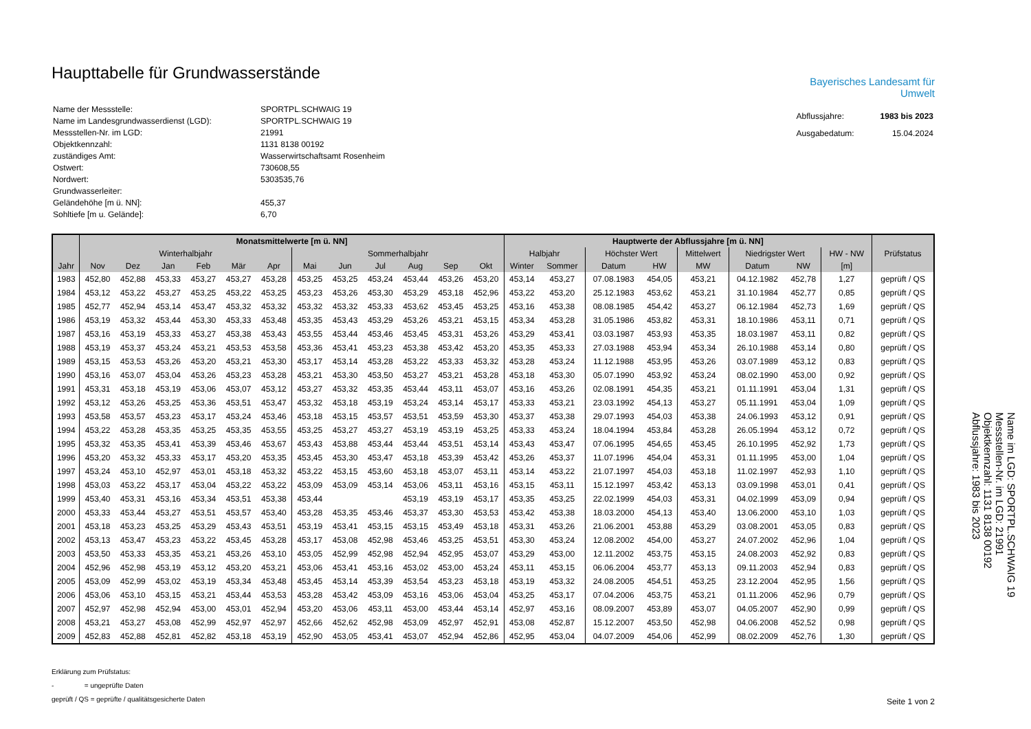Haupttabelle für Grundwasserstände
| Name der Messstelle: | SPORTPL.SCHWAIG 19 |
| Name im Landesgrundwasserdienst (LGD): | SPORTPL.SCHWAIG 19 |
| Messstellen-Nr. im LGD: | 21991 |
| Objektkennzahl: | 1131 8138 00192 |
| zuständiges Amt: | Wasserwirtschaftsamt Rosenheim |
| Ostwert: | 730608,55 |
| Nordwert: | 5303535,76 |
| Grundwasserleiter: | |
| Geländehöhe [m ü. NN]: | 455,37 |
| Sohltiefe [m u. Gelände]: | 6,70 |
Bayerisches Landesamt für
Umwelt
| Abflussjahre: | 1983 bis 2023 |
| Ausgabedatum: | 15.04.2024 |
| | Monatsmittelwerte [m ü. NN] | | | | | | | | | | | | Hauptwerte der Abflussjahre [m ü. NN] | | | | | | | | |
| --- | --- | --- | --- | --- | --- | --- | --- | --- | --- | --- | --- | --- | --- | --- | --- | --- | --- | --- | --- | --- | --- |
| | Winterhalbjahr | | | | | | Sommerhalbjahr | | | | | | Halbjahr | | Höchster Wert | | Mittelwert | Niedrigster Wert | | HW - NW | Prüfstatus |
| Jahr | Nov | Dez | Jan | Feb | Mär | Apr | Mai | Jun | Jul | Aug | Sep | Okt | Winter | Sommer | Datum | HW | MW | Datum | NW | [m] | |
| 1983 | 452,80 | 452,88 | 453,33 | 453,27 | 453,27 | 453,28 | 453,25 | 453,25 | 453,24 | 453,44 | 453,26 | 453,20 | 453,14 | 453,27 | 07.08.1983 | 454,05 | 453,21 | 04.12.1982 | 452,78 | 1,27 | geprüft / QS |
| 1984 | 453,12 | 453,22 | 453,27 | 453,25 | 453,22 | 453,25 | 453,23 | 453,26 | 453,30 | 453,29 | 453,18 | 452,96 | 453,22 | 453,20 | 25.12.1983 | 453,62 | 453,21 | 31.10.1984 | 452,77 | 0,85 | geprüft / QS |
| 1985 | 452,77 | 452,94 | 453,14 | 453,47 | 453,32 | 453,32 | 453,32 | 453,32 | 453,33 | 453,62 | 453,45 | 453,25 | 453,16 | 453,38 | 08.08.1985 | 454,42 | 453,27 | 06.12.1984 | 452,73 | 1,69 | geprüft / QS |
| 1986 | 453,19 | 453,32 | 453,44 | 453,30 | 453,33 | 453,48 | 453,35 | 453,43 | 453,29 | 453,26 | 453,21 | 453,15 | 453,34 | 453,28 | 31.05.1986 | 453,82 | 453,31 | 18.10.1986 | 453,11 | 0,71 | geprüft / QS |
| 1987 | 453,16 | 453,19 | 453,33 | 453,27 | 453,38 | 453,43 | 453,55 | 453,44 | 453,46 | 453,45 | 453,31 | 453,26 | 453,29 | 453,41 | 03.03.1987 | 453,93 | 453,35 | 18.03.1987 | 453,11 | 0,82 | geprüft / QS |
| 1988 | 453,19 | 453,37 | 453,24 | 453,21 | 453,53 | 453,58 | 453,36 | 453,41 | 453,23 | 453,38 | 453,42 | 453,20 | 453,35 | 453,33 | 27.03.1988 | 453,94 | 453,34 | 26.10.1988 | 453,14 | 0,80 | geprüft / QS |
| 1989 | 453,15 | 453,53 | 453,26 | 453,20 | 453,21 | 453,30 | 453,17 | 453,14 | 453,28 | 453,22 | 453,33 | 453,32 | 453,28 | 453,24 | 11.12.1988 | 453,95 | 453,26 | 03.07.1989 | 453,12 | 0,83 | geprüft / QS |
| 1990 | 453,16 | 453,07 | 453,04 | 453,26 | 453,23 | 453,28 | 453,21 | 453,30 | 453,50 | 453,27 | 453,21 | 453,28 | 453,18 | 453,30 | 05.07.1990 | 453,92 | 453,24 | 08.02.1990 | 453,00 | 0,92 | geprüft / QS |
| 1991 | 453,31 | 453,18 | 453,19 | 453,06 | 453,07 | 453,12 | 453,27 | 453,32 | 453,35 | 453,44 | 453,11 | 453,07 | 453,16 | 453,26 | 02.08.1991 | 454,35 | 453,21 | 01.11.1991 | 453,04 | 1,31 | geprüft / QS |
| 1992 | 453,12 | 453,26 | 453,25 | 453,36 | 453,51 | 453,47 | 453,32 | 453,18 | 453,19 | 453,24 | 453,14 | 453,17 | 453,33 | 453,21 | 23.03.1992 | 454,13 | 453,27 | 05.11.1991 | 453,04 | 1,09 | geprüft / QS |
| 1993 | 453,58 | 453,57 | 453,23 | 453,17 | 453,24 | 453,46 | 453,18 | 453,15 | 453,57 | 453,51 | 453,59 | 453,30 | 453,37 | 453,38 | 29.07.1993 | 454,03 | 453,38 | 24.06.1993 | 453,12 | 0,91 | geprüft / QS |
| 1994 | 453,22 | 453,28 | 453,35 | 453,25 | 453,35 | 453,55 | 453,25 | 453,27 | 453,27 | 453,19 | 453,19 | 453,25 | 453,33 | 453,24 | 18.04.1994 | 453,84 | 453,28 | 26.05.1994 | 453,12 | 0,72 | geprüft / QS |
| 1995 | 453,32 | 453,35 | 453,41 | 453,39 | 453,46 | 453,67 | 453,43 | 453,88 | 453,44 | 453,44 | 453,51 | 453,14 | 453,43 | 453,47 | 07.06.1995 | 454,65 | 453,45 | 26.10.1995 | 452,92 | 1,73 | geprüft / QS |
| 1996 | 453,20 | 453,32 | 453,33 | 453,17 | 453,20 | 453,35 | 453,45 | 453,30 | 453,47 | 453,18 | 453,39 | 453,42 | 453,26 | 453,37 | 11.07.1996 | 454,04 | 453,31 | 01.11.1995 | 453,00 | 1,04 | geprüft / QS |
| 1997 | 453,24 | 453,10 | 452,97 | 453,01 | 453,18 | 453,32 | 453,22 | 453,15 | 453,60 | 453,18 | 453,07 | 453,11 | 453,14 | 453,22 | 21.07.1997 | 454,03 | 453,18 | 11.02.1997 | 452,93 | 1,10 | geprüft / QS |
| 1998 | 453,03 | 453,22 | 453,17 | 453,04 | 453,22 | 453,22 | 453,09 | 453,09 | 453,14 | 453,06 | 453,11 | 453,16 | 453,15 | 453,11 | 15.12.1997 | 453,42 | 453,13 | 03.09.1998 | 453,01 | 0,41 | geprüft / QS |
| 1999 | 453,40 | 453,31 | 453,16 | 453,34 | 453,51 | 453,38 | 453,44 | | | 453,19 | 453,19 | 453,17 | 453,35 | 453,25 | 22.02.1999 | 454,03 | 453,31 | 04.02.1999 | 453,09 | 0,94 | geprüft / QS |
| 2000 | 453,33 | 453,44 | 453,27 | 453,51 | 453,57 | 453,40 | 453,28 | 453,35 | 453,46 | 453,37 | 453,30 | 453,53 | 453,42 | 453,38 | 18.03.2000 | 454,13 | 453,40 | 13.06.2000 | 453,10 | 1,03 | geprüft / QS |
| 2001 | 453,18 | 453,23 | 453,25 | 453,29 | 453,43 | 453,51 | 453,19 | 453,41 | 453,15 | 453,15 | 453,49 | 453,18 | 453,31 | 453,26 | 21.06.2001 | 453,88 | 453,29 | 03.08.2001 | 453,05 | 0,83 | geprüft / QS |
| 2002 | 453,13 | 453,47 | 453,23 | 453,22 | 453,45 | 453,28 | 453,17 | 453,08 | 452,98 | 453,46 | 453,25 | 453,51 | 453,30 | 453,24 | 12.08.2002 | 454,00 | 453,27 | 24.07.2002 | 452,96 | 1,04 | geprüft / QS |
| 2003 | 453,50 | 453,33 | 453,35 | 453,21 | 453,26 | 453,10 | 453,05 | 452,99 | 452,98 | 452,94 | 452,95 | 453,07 | 453,29 | 453,00 | 12.11.2002 | 453,75 | 453,15 | 24.08.2003 | 452,92 | 0,83 | geprüft / QS |
| 2004 | 452,96 | 452,98 | 453,19 | 453,12 | 453,20 | 453,21 | 453,06 | 453,41 | 453,16 | 453,02 | 453,00 | 453,24 | 453,11 | 453,15 | 06.06.2004 | 453,77 | 453,13 | 09.11.2003 | 452,94 | 0,83 | geprüft / QS |
| 2005 | 453,09 | 452,99 | 453,02 | 453,19 | 453,34 | 453,48 | 453,45 | 453,14 | 453,39 | 453,54 | 453,23 | 453,18 | 453,19 | 453,32 | 24.08.2005 | 454,51 | 453,25 | 23.12.2004 | 452,95 | 1,56 | geprüft / QS |
| 2006 | 453,06 | 453,10 | 453,15 | 453,21 | 453,44 | 453,53 | 453,28 | 453,42 | 453,09 | 453,16 | 453,06 | 453,04 | 453,25 | 453,17 | 07.04.2006 | 453,75 | 453,21 | 01.11.2006 | 452,96 | 0,79 | geprüft / QS |
| 2007 | 452,97 | 452,98 | 452,94 | 453,00 | 453,01 | 452,94 | 453,20 | 453,06 | 453,11 | 453,00 | 453,44 | 453,14 | 452,97 | 453,16 | 08.09.2007 | 453,89 | 453,07 | 04.05.2007 | 452,90 | 0,99 | geprüft / QS |
| 2008 | 453,21 | 453,27 | 453,08 | 452,99 | 452,97 | 452,97 | 452,66 | 452,62 | 452,98 | 453,09 | 452,97 | 452,91 | 453,08 | 452,87 | 15.12.2007 | 453,50 | 452,98 | 04.06.2008 | 452,52 | 0,98 | geprüft / QS |
| 2009 | 452,83 | 452,88 | 452,81 | 452,82 | 453,18 | 453,19 | 452,90 | 453,05 | 453,41 | 453,07 | 452,94 | 452,86 | 452,95 | 453,04 | 04.07.2009 | 454,06 | 452,99 | 08.02.2009 | 452,76 | 1,30 | geprüft / QS |
Erklärung zum Prüfstatus:
- = ungeprüfte Daten
geprüft / QS = geprüfte / qualitätsgesicherte Daten
Seite 1 von 2
Name im LGD: SPORTPL.SCHWAIG 19
Messstellen-Nr. im LGD: 21991
Objektkennzahl: 1131 8138 00192
Abflussjahre: 1983 bis 2023